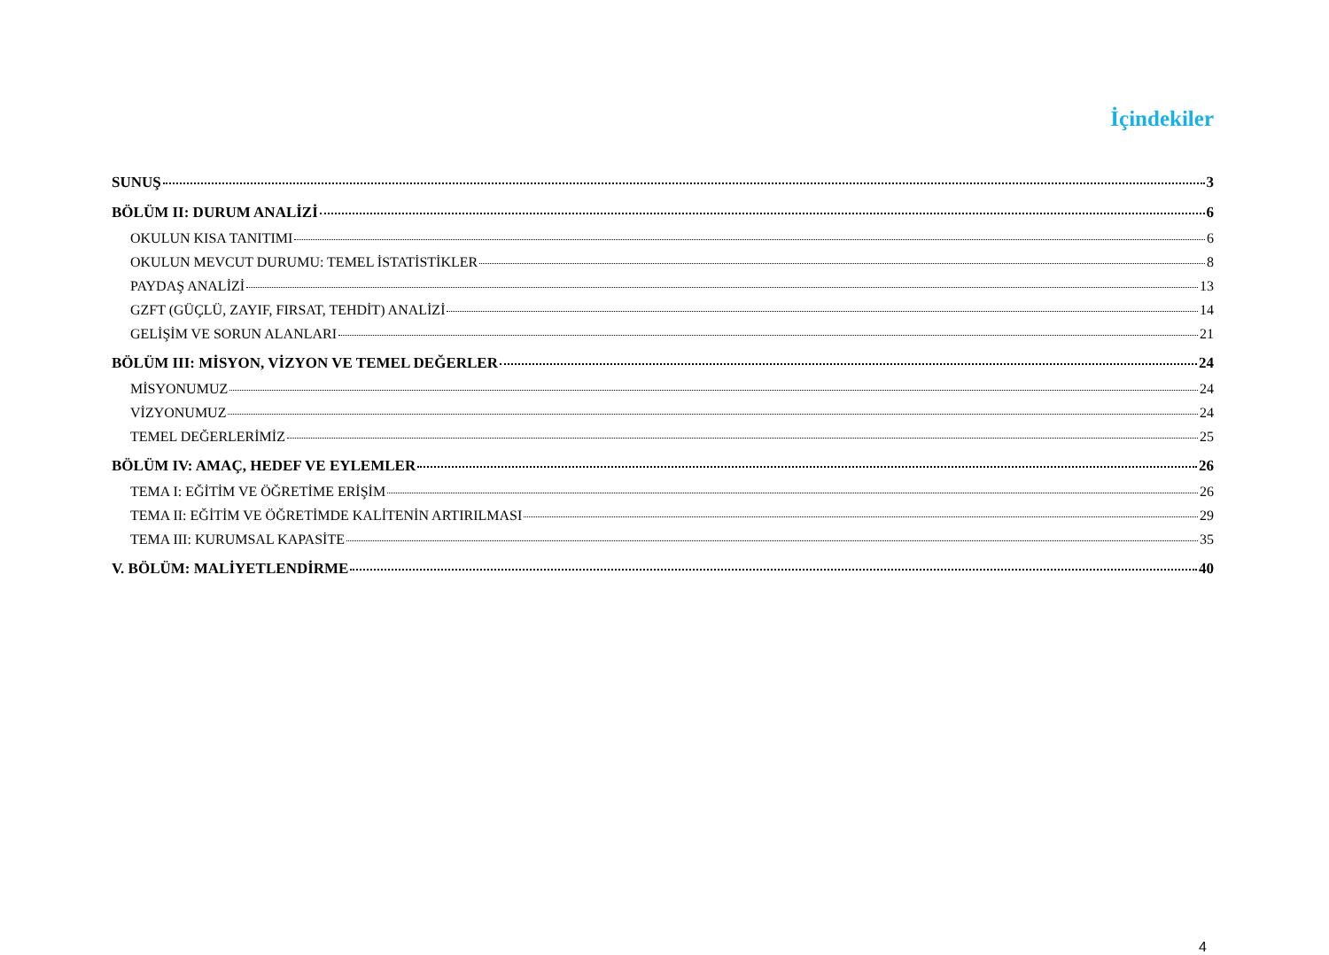İçindekiler
SUNUŞ 3
BÖLÜM II: DURUM ANALİZİ 6
OKULUN KISA TANITIMI 6
OKULUN MEVCUT DURUMU: TEMEL İSTATİSTİKLER 8
PAYDAŞ ANALİZİ 13
GZFT (GÜÇLÜ, ZAYIF, FIRSAT, TEHDİT) ANALİZİ 14
GELİŞİM VE SORUN ALANLARI 21
BÖLÜM III: MİSYON, VİZYON VE TEMEL DEĞERLER 24
MİSYONUMUZ 24
VİZYONUMUZ 24
TEMEL DEĞERLERİMİZ 25
BÖLÜM IV: AMAÇ, HEDEF VE EYLEMLER 26
TEMA I: EĞİTİM VE ÖĞRETİME ERİŞİM 26
TEMA II: EĞİTİM VE ÖĞRETİMDE KALİTENİN ARTIRILMASI 29
TEMA III: KURUMSAL KAPASİTE 35
V. BÖLÜM: MALİYETLENDİRME 40
4